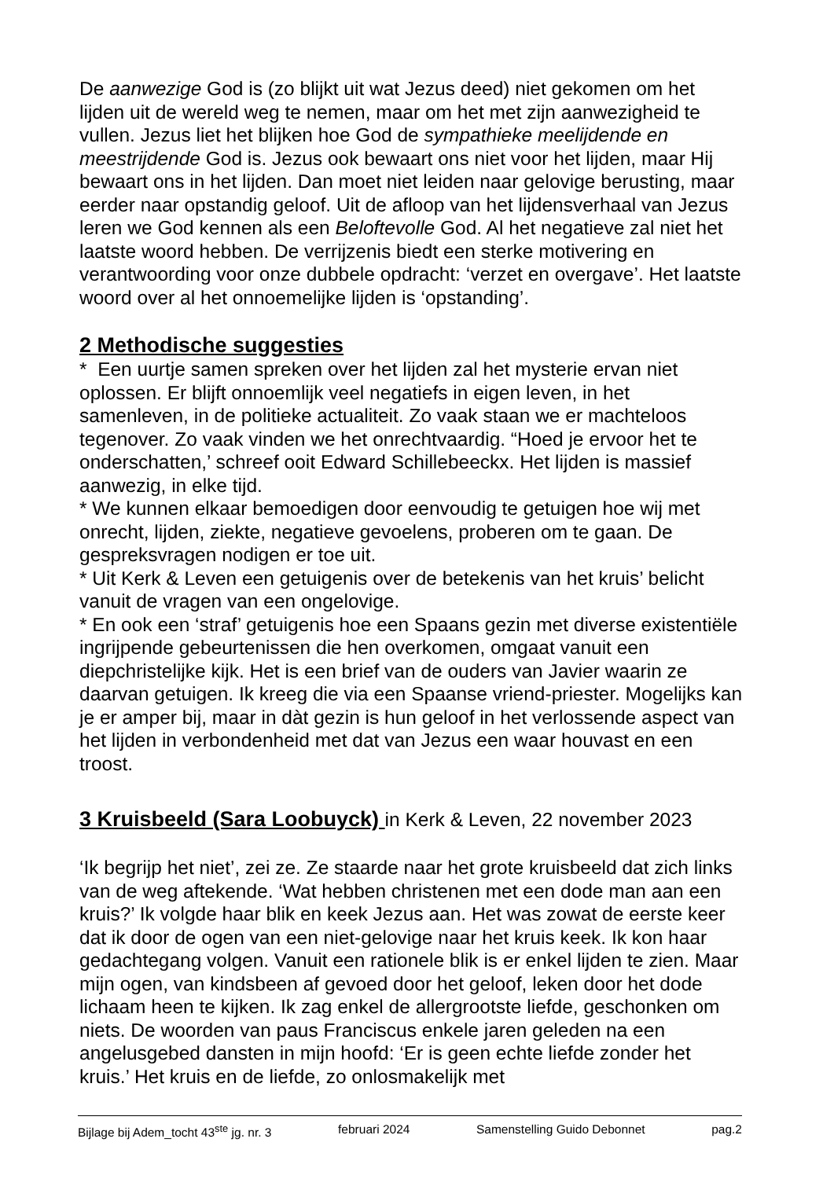De aanwezige God is (zo blijkt uit wat Jezus deed) niet gekomen om het lijden uit de wereld weg te nemen, maar om het met zijn aanwezigheid te vullen. Jezus liet het blijken hoe God de sympathieke meelijdende en meestrijdende God is. Jezus ook bewaart ons niet voor het lijden, maar Hij bewaart ons in het lijden. Dan moet niet leiden naar gelovige berusting, maar eerder naar opstandig geloof. Uit de afloop van het lijdensverhaal van Jezus leren we God kennen als een Beloftevolle God. Al het negatieve zal niet het laatste woord hebben. De verrijzenis biedt een sterke motivering en verantwoording voor onze dubbele opdracht: ‘verzet en overgave’. Het laatste woord over al het onnoemelijke lijden is ‘opstanding’.
2 Methodische suggesties
* Een uurtje samen spreken over het lijden zal het mysterie ervan niet oplossen. Er blijft onnoemlijk veel negatiefs in eigen leven, in het samenleven, in de politieke actualiteit. Zo vaak staan we er machteloos tegenover. Zo vaak vinden we het onrechtvaardig. “Hoed je ervoor het te onderschatten,’ schreef ooit Edward Schillebeeckx. Het lijden is massief aanwezig, in elke tijd.
* We kunnen elkaar bemoedigen door eenvoudig te getuigen hoe wij met onrecht, lijden, ziekte, negatieve gevoelens, proberen om te gaan. De gespreksvragen nodigen er toe uit.
* Uit Kerk & Leven een getuigenis over de betekenis van het kruis’ belicht vanuit de vragen van een ongelovige.
* En ook een ‘straf’ getuigenis hoe een Spaans gezin met diverse existentiële ingrijpende gebeurtenissen die hen overkomen, omgaat vanuit een diepchristelijke kijk. Het is een brief van de ouders van Javier waarin ze daarvan getuigen. Ik kreeg die via een Spaanse vriend-priester. Mogelijks kan je er amper bij, maar in dàt gezin is hun geloof in het verlossende aspect van het lijden in verbondenheid met dat van Jezus een waar houvast en een troost.
3 Kruisbeeld (Sara Loobuyck) in Kerk & Leven, 22 november 2023
‘Ik begrijp het niet’, zei ze. Ze staarde naar het grote kruisbeeld dat zich links van de weg aftekende. ‘Wat hebben christenen met een dode man aan een kruis?’ Ik volgde haar blik en keek Jezus aan. Het was zowat de eerste keer dat ik door de ogen van een niet-gelovige naar het kruis keek. Ik kon haar gedachtegang volgen. Vanuit een rationele blik is er enkel lijden te zien. Maar mijn ogen, van kindsbeen af gevoed door het geloof, leken door het dode lichaam heen te kijken. Ik zag enkel de allergrootste liefde, geschonken om niets. De woorden van paus Franciscus enkele jaren geleden na een angelusgebed dansten in mijn hoofd: ‘Er is geen echte liefde zonder het kruis.’ Het kruis en de liefde, zo onlosmakelijk met
Bijlage bij Adem_tocht 43<sup>ste</sup> jg. nr. 3 februari 2024 Samenstelling Guido Debonnet pag.2